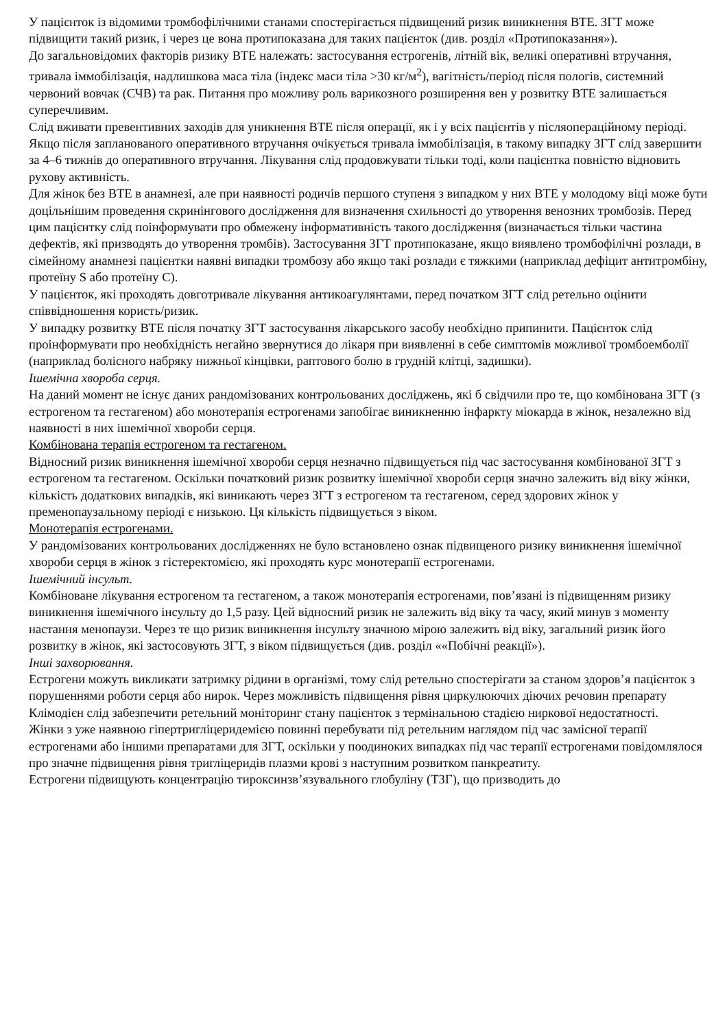У пацієнток із відомими тромбофілічними станами спостерігається підвищений ризик виникнення ВТЕ. ЗГТ може підвищити такий ризик, і через це вона протипоказана для таких пацієнток (див. розділ «Протипоказання»).
До загальновідомих факторів ризику ВТЕ належать: застосування естрогенів, літній вік, великі оперативні втручання, тривала іммобілізація, надлишкова маса тіла (індекс маси тіла >30 кг/м<sup>2</sup>), вагітність/період після пологів, системний червоний вовчак (СЧВ) та рак. Питання про можливу роль варикозного розширення вен у розвитку ВТЕ залишається суперечливим.
Слід вживати превентивних заходів для уникнення ВТЕ після операції, як і у всіх пацієнтів у післяопераційному періоді. Якщо після запланованого оперативного втручання очікується тривала іммобілізація, в такому випадку ЗГТ слід завершити за 4–6 тижнів до оперативного втручання. Лікування слід продовжувати тільки тоді, коли пацієнтка повністю відновить рухову активність.
Для жінок без ВТЕ в анамнезі, але при наявності родичів першого ступеня з випадком у них ВТЕ у молодому віці може бути доцільнішим проведення скринінгового дослідження для визначення схильності до утворення венозних тромбозів. Перед цим пацієнтку слід поінформувати про обмежену інформативність такого дослідження (визначається тільки частина дефектів, які призводять до утворення тромбів). Застосування ЗГТ протипоказане, якщо виявлено тромбофілічні розлади, в сімейному анамнезі пацієнтки наявні випадки тромбозу або якщо такі розлади є тяжкими (наприклад дефіцит антитромбіну, протеїну S або протеїну С).
У пацієнток, які проходять довготривале лікування антикоагулянтами, перед початком ЗГТ слід ретельно оцінити співвідношення користь/ризик.
У випадку розвитку ВТЕ після початку ЗГТ застосування лікарського засобу необхідно припинити. Пацієнток слід проінформувати про необхідність негайно звернутися до лікаря при виявленні в себе симптомів можливої тромбоемболії (наприклад болісного набряку нижньої кінцівки, раптового болю в грудній клітці, задишки).
Ішемічна хвороба серця.
На даний момент не існує даних рандомізованих контрольованих досліджень, які б свідчили про те, що комбінована ЗГТ (з естрогеном та гестагеном) або монотерапія естрогенами запобігає виникненню інфаркту міокарда в жінок, незалежно від наявності в них ішемічної хвороби серця.
Комбінована терапія естрогеном та гестагеном.
Відносний ризик виникнення ішемічної хвороби серця незначно підвищується під час застосування комбінованої ЗГТ з естрогеном та гестагеном. Оскільки початковий ризик розвитку ішемічної хвороби серця значно залежить від віку жінки, кількість додаткових випадків, які виникають через ЗГТ з естрогеном та гестагеном, серед здорових жінок у пременопаузальному періоді є низькою. Ця кількість підвищується з віком.
Монотерапія естрогенами.
У рандомізованих контрольованих дослідженнях не було встановлено ознак підвищеного ризику виникнення ішемічної хвороби серця в жінок з гістеректомією, які проходять курс монотерапії естрогенами.
Ішемічний інсульт.
Комбіноване лікування естрогеном та гестагеном, а також монотерапія естрогенами, пов’язані із підвищенням ризику виникнення ішемічного інсульту до 1,5 разу. Цей відносний ризик не залежить від віку та часу, який минув з моменту настання менопаузи. Через те що ризик виникнення інсульту значною мірою залежить від віку, загальний ризик його розвитку в жінок, які застосовують ЗГТ, з віком підвищується (див. розділ ««Побічні реакції»).
Інші захворювання.
Естрогени можуть викликати затримку рідини в організмі, тому слід ретельно спостерігати за станом здоров’я пацієнток з порушеннями роботи серця або нирок. Через можливість підвищення рівня циркулюючих діючих речовин препарату Клімодієн слід забезпечити ретельний моніторинг стану пацієнток з термінальною стадією ниркової недостатності.
Жінки з уже наявною гіпертригліцеридемією повинні перебувати під ретельним наглядом під час замісної терапії естрогенами або іншими препаратами для ЗГТ, оскільки у поодиноких випадках під час терапії естрогенами повідомлялося про значне підвищення рівня тригліцеридів плазми крові з наступним розвитком панкреатиту.
Естрогени підвищують концентрацію тироксинзв’язувального глобуліну (ТЗГ), що призводить до